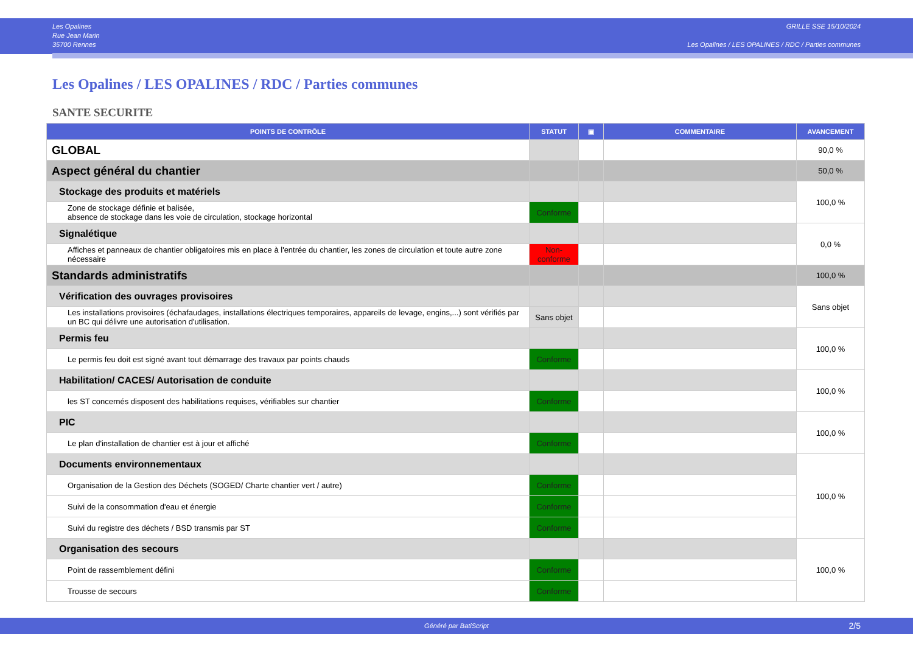Les Opalines
Rue Jean Marin
35700 Rennes
GRILLE SSE 15/10/2024
Les Opalines / LES OPALINES / RDC / Parties communes
Les Opalines / LES OPALINES / RDC / Parties communes
SANTE SECURITE
| POINTS DE CONTRÔLE | STATUT | ▣ | COMMENTAIRE | AVANCEMENT |
| --- | --- | --- | --- | --- |
| GLOBAL | | | | 90,0 % |
| Aspect général du chantier | | | | 50,0 % |
| Stockage des produits et matériels | | | | 100,0 % |
| Zone de stockage définie et balisée, absence de stockage dans les voie de circulation, stockage horizontal | Conforme | | | |
| Signalétique | | | | 0,0 % |
| Affiches et panneaux de chantier obligatoires mis en place à l'entrée du chantier, les zones de circulation et toute autre zone nécessaire | Non-conforme | | | |
| Standards administratifs | | | | 100,0 % |
| Vérification des ouvrages provisoires | | | | Sans objet |
| Les installations provisoires (échafaudages, installations électriques temporaires, appareils de levage, engins,...) sont vérifiés par un BC qui délivre une autorisation d'utilisation. | Sans objet | | | |
| Permis feu | | | | 100,0 % |
| Le permis feu doit est signé avant tout démarrage des travaux par points chauds | Conforme | | | |
| Habilitation/ CACES/ Autorisation de conduite | | | | 100,0 % |
| les ST concernés disposent des habilitations requises, vérifiables sur chantier | Conforme | | | |
| PIC | | | | 100,0 % |
| Le plan d'installation de chantier est à jour et affiché | Conforme | | | |
| Documents environnementaux | | | | 100,0 % |
| Organisation de la Gestion des Déchets (SOGED/ Charte chantier vert / autre) | Conforme | | | |
| Suivi de la consommation d'eau et énergie | Conforme | | | |
| Suivi du registre des déchets / BSD transmis par ST | Conforme | | | |
| Organisation des secours | | | | 100,0 % |
| Point de rassemblement défini | Conforme | | | |
| Trousse de secours | Conforme | | | |
Généré par BatiScript 2/5